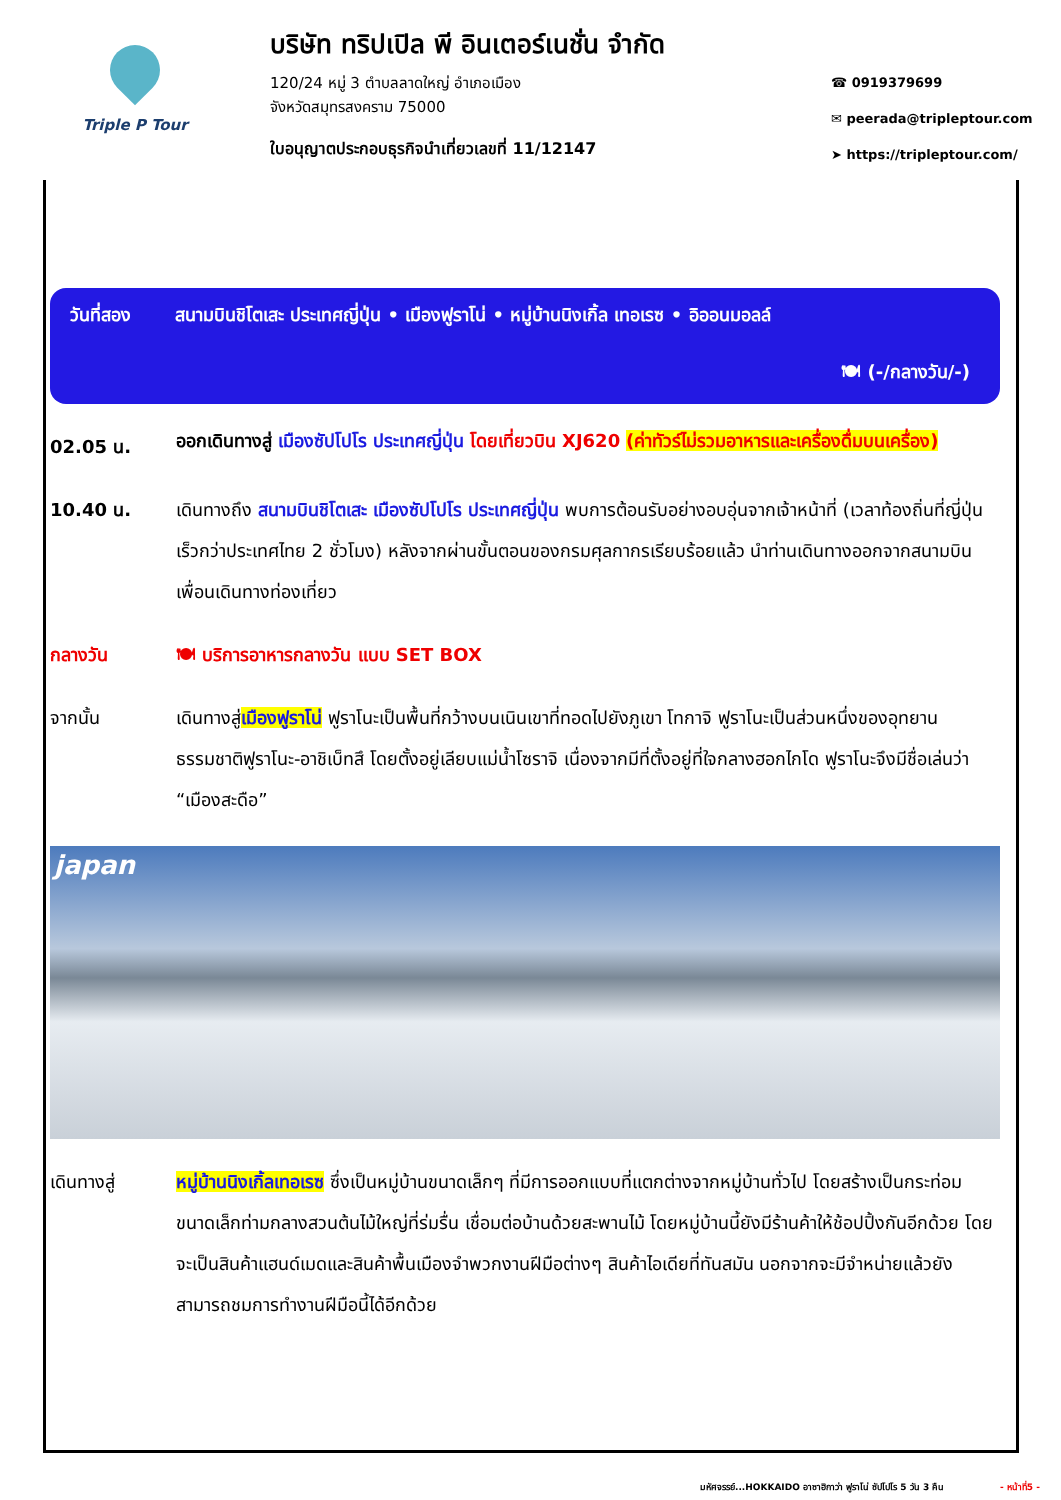Triple P Tour
บริษัท ทริปเปิล พี อินเตอร์เนชั่น จำกัด
120/24 หมู่ 3 ตำบลลาดใหญ่ อำเภอเมือง
จังหวัดสมุทรสงคราม 75000
ใบอนุญาตประกอบธุรกิจนำเที่ยวเลขที่ 11/12147
☎ 0919379699
✉ peerada@tripleptour.com
➤ https://tripleptour.com/
วันที่สอง สนามบินชิโตเสะ ประเทศญี่ปุ่น • เมืองฟูราโน่ • หมู่บ้านนิงเกิ้ล เทอเรซ • อิออนมอลล์
🍽 (-/กลางวัน/-)
02.05 น.
ออกเดินทางสู่ เมืองซัปโปโร ประเทศญี่ปุ่น โดยเที่ยวบิน XJ620 (ค่าทัวร์ไม่รวมอาหารและเครื่องดื่มบนเครื่อง)
10.40 น. เดินทางถึง สนามบินชิโตเสะ เมืองซัปโปโร ประเทศญี่ปุ่น พบการต้อนรับอย่างอบอุ่นจากเจ้าหน้าที่ (เวลาท้องถิ่นที่ญี่ปุ่นเร็วกว่าประเทศไทย 2 ชั่วโมง) หลังจากผ่านขั้นตอนของกรมศุลกากรเรียบร้อยแล้ว นำท่านเดินทางออกจากสนามบินเพื่อนเดินทางท่องเที่ยว
กลางวัน 🍽 บริการอาหารกลางวัน แบบ SET BOX
จากนั้น เดินทางสู่เมืองฟูราโน่ ฟูราโนะเป็นพื้นที่กว้างบนเนินเขาที่ทอดไปยังภูเขา โทกาจิ ฟูราโนะเป็นส่วนหนึ่งของอุทยานธรรมชาติฟูราโนะ-อาชิเบ็ทสึ โดยตั้งอยู่เลียบแม่น้ำโซราจิ เนื่องจากมีที่ตั้งอยู่ที่ใจกลางฮอกไกโด ฟูราโนะจึงมีชื่อเล่นว่า “เมืองสะดือ”
japan
เดินทางสู่ หมู่บ้านนิงเกิ้ลเทอเรซ ซึ่งเป็นหมู่บ้านขนาดเล็กๆ ที่มีการออกแบบที่แตกต่างจากหมู่บ้านทั่วไป โดยสร้างเป็นกระท่อมขนาดเล็กท่ามกลางสวนต้นไม้ใหญ่ที่ร่มรื่น เชื่อมต่อบ้านด้วยสะพานไม้ โดยหมู่บ้านนี้ยังมีร้านค้าให้ช้อปปิ้งกันอีกด้วย โดยจะเป็นสินค้าแฮนด์เมดและสินค้าพื้นเมืองจำพวกงานฝีมือต่างๆ สินค้าไอเดียที่ทันสมัน นอกจากจะมีจำหน่ายแล้วยังสามารถชมการทำงานฝีมือนี้ได้อีกด้วย
มหัศจรรย์...HOKKAIDO อาซาฮิกาว่า ฟูราโน่ ซัปโปโร 5 วัน 3 คืน - หน้าที่5 -